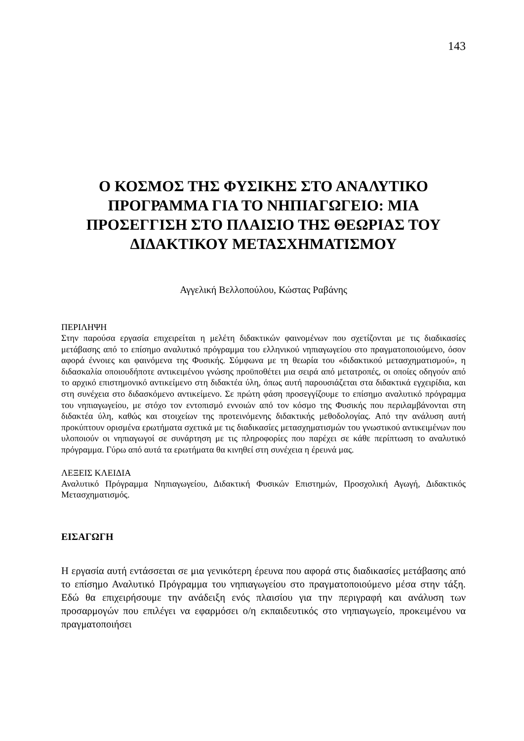143
Ο ΚΟΣΜΟΣ ΤΗΣ ΦΥΣΙΚΗΣ ΣΤΟ ΑΝΑΛΥΤΙΚΟ ΠΡΟΓΡΑΜΜΑ ΓΙΑ ΤΟ ΝΗΠΙΑΓΩΓΕΙΟ: ΜΙΑ ΠΡΟΣΕΓΓΙΣΗ ΣΤΟ ΠΛΑΙΣΙΟ ΤΗΣ ΘΕΩΡΙΑΣ ΤΟΥ ΔΙΔΑΚΤΙΚΟΥ ΜΕΤΑΣΧΗΜΑΤΙΣΜΟΥ
Αγγελική Βελλοπούλου, Κώστας Ραβάνης
ΠΕΡΙΛΗΨΗ
Στην παρούσα εργασία επιχειρείται η μελέτη διδακτικών φαινομένων που σχετίζονται με τις διαδικασίες μετάβασης από το επίσημο αναλυτικό πρόγραμμα του ελληνικού νηπιαγωγείου στο πραγματοποιούμενο, όσον αφορά έννοιες και φαινόμενα της Φυσικής. Σύμφωνα με τη θεωρία του «διδακτικού μετασχηματισμού», η διδασκαλία οποιουδήποτε αντικειμένου γνώσης προϋποθέτει μια σειρά από μετατροπές, οι οποίες οδηγούν από το αρχικό επιστημονικό αντικείμενο στη διδακτέα ύλη, όπως αυτή παρουσιάζεται στα διδακτικά εγχειρίδια, και στη συνέχεια στο διδασκόμενο αντικείμενο. Σε πρώτη φάση προσεγγίζουμε το επίσημο αναλυτικό πρόγραμμα του νηπιαγωγείου, με στόχο τον εντοπισμό εννοιών από τον κόσμο της Φυσικής που περιλαμβάνονται στη διδακτέα ύλη, καθώς και στοιχείων της προτεινόμενης διδακτικής μεθοδολογίας. Από την ανάλυση αυτή προκύπτουν ορισμένα ερωτήματα σχετικά με τις διαδικασίες μετασχηματισμών του γνωστικού αντικειμένων που υλοποιούν οι νηπιαγωγοί σε συνάρτηση με τις πληροφορίες που παρέχει σε κάθε περίπτωση το αναλυτικό πρόγραμμα. Γύρω από αυτά τα ερωτήματα θα κινηθεί στη συνέχεια η έρευνά μας.
ΛΕΞΕΙΣ ΚΛΕΙΔΙΑ
Αναλυτικό Πρόγραμμα Νηπιαγωγείου, Διδακτική Φυσικών Επιστημών, Προσχολική Αγωγή, Διδακτικός Μετασχηματισμός.
ΕΙΣΑΓΩΓΗ
Η εργασία αυτή εντάσσεται σε μια γενικότερη έρευνα που αφορά στις διαδικασίες μετάβασης από το επίσημο Αναλυτικό Πρόγραμμα του νηπιαγωγείου στο πραγματοποιούμενο μέσα στην τάξη. Εδώ θα επιχειρήσουμε την ανάδειξη ενός πλαισίου για την περιγραφή και ανάλυση των προσαρμογών που επιλέγει να εφαρμόσει ο/η εκπαιδευτικός στο νηπιαγωγείο, προκειμένου να πραγματοποιήσει